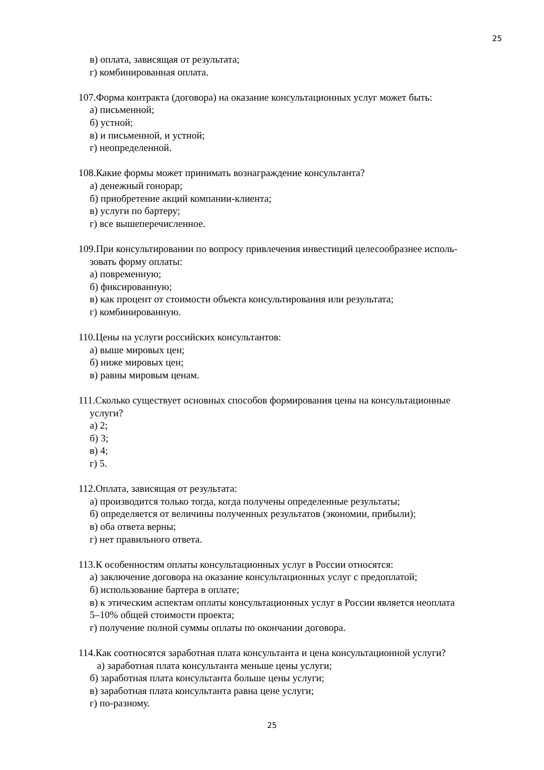25
в) оплата, зависящая от результата;
г) комбинированная оплата.
107.Форма контракта (договора) на оказание консультационных услуг может быть:
а) письменной;
б) устной;
в) и письменной, и устной;
г) неопределенной.
108.Какие формы может принимать вознаграждение консультанта?
а) денежный гонорар;
б) приобретение акций компании-клиента;
в) услуги по бартеру;
г) все вышеперечисленное.
109.При консультировании по вопросу привлечения инвестиций целесообразнее исполь-
зовать форму оплаты:
а) повременную;
б) фиксированную;
в) как процент от стоимости объекта консультирования или результата;
г) комбинированную.
110.Цены на услуги российских консультантов:
а) выше мировых цен;
б) ниже мировых цен;
в) равны мировым ценам.
111.Сколько существует основных способов формирования цены на консультационные
услуги?
а) 2;
б) 3;
в) 4;
г) 5.
112.Оплата, зависящая от результата:
а) производится только тогда, когда получены определенные результаты;
б) определяется от величины полученных результатов (экономии, прибыли);
в) оба ответа верны;
г) нет правильного ответа.
113.К особенностям оплаты консультационных услуг в России относятся:
а) заключение договора на оказание консультационных услуг с предоплатой;
б) использование бартера в оплате;
в) к этическим аспектам оплаты консультационных услуг в России является неоплата
5–10% общей стоимости проекта;
г) получение полной суммы оплаты по окончании договора.
114.Как соотносятся заработная плата консультанта и цена консультационной услуги?
а) заработная плата консультанта меньше цены услуги;
б) заработная плата консультанта больше цены услуги;
в) заработная плата консультанта равна цене услуги;
г) по-разному.
25